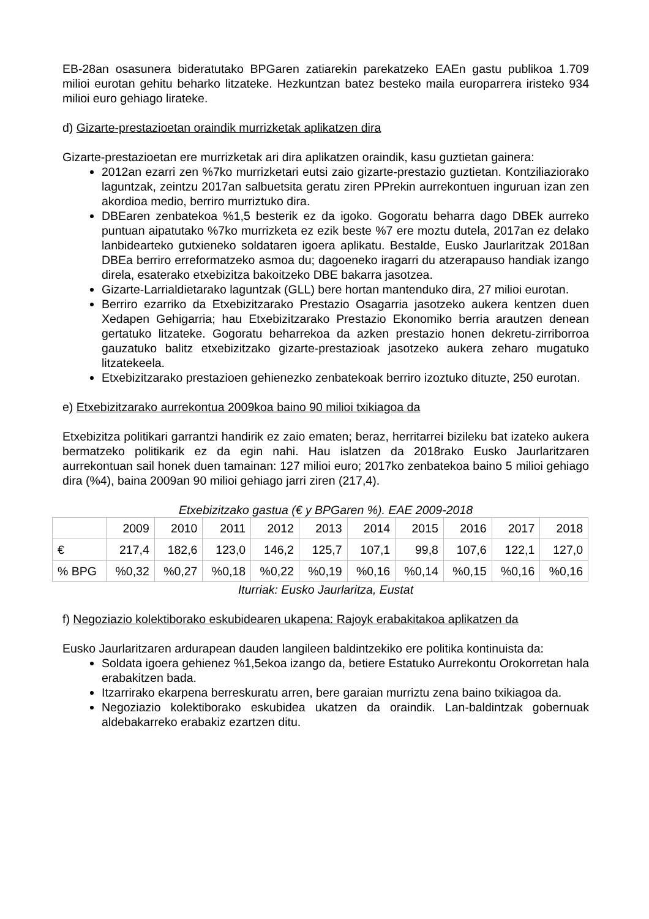EB-28an osasunera bideratutako BPGaren zatiarekin parekatzeko EAEn gastu publikoa 1.709 milioi eurotan gehitu beharko litzateke. Hezkuntzan batez besteko maila europarrera iristeko 934 milioi euro gehiago lirateke.
d) Gizarte-prestazioetan oraindik murrizketak aplikatzen dira
Gizarte-prestazioetan ere murrizketak ari dira aplikatzen oraindik, kasu guztietan gainera:
2012an ezarri zen %7ko murrizketari eutsi zaio gizarte-prestazio guztietan. Kontziliaziorako laguntzak, zeintzu 2017an salbuetsita geratu ziren PPrekin aurrekontuen inguruan izan zen akordioa medio, berriro murriztuko dira.
DBEaren zenbatekoa %1,5 besterik ez da igoko. Gogoratu beharra dago DBEk aurreko puntuan aipatutako %7ko murrizketa ez ezik beste %7 ere moztu dutela, 2017an ez delako lanbidearteko gutxieneko soldataren igoera aplikatu. Bestalde, Eusko Jaurlaritzak 2018an DBEa berriro erreformatzeko asmoa du; dagoeneko iragarri du atzerapauso handiak izango direla, esaterako etxebizitza bakoitzeko DBE bakarra jasotzea.
Gizarte-Larrialdietarako laguntzak (GLL) bere hortan mantenduko dira, 27 milioi eurotan.
Berriro ezarriko da Etxebizitzarako Prestazio Osagarria jasotzeko aukera kentzen duen Xedapen Gehigarria; hau Etxebizitzarako Prestazio Ekonomiko berria arautzen denean gertatuko litzateke. Gogoratu beharrekoa da azken prestazio honen dekretu-zirriborroa gauzatuko balitz etxebizitzako gizarte-prestazioak jasotzeko aukera zeharo mugatuko litzatekeela.
Etxebizitzarako prestazioen gehienezko zenbatekoak berriro izoztuko dituzte, 250 eurotan.
e) Etxebizitzarako aurrekontua 2009koa baino 90 milioi txikiagoa da
Etxebizitza politikari garrantzi handirik ez zaio ematen; beraz, herritarrei bizileku bat izateko aukera bermatzeko politikarik ez da egin nahi. Hau islatzen da 2018rako Eusko Jaurlaritzaren aurrekontuan sail honek duen tamainan: 127 milioi euro; 2017ko zenbatekoa baino 5 milioi gehiago dira (%4), baina 2009an 90 milioi gehiago jarri ziren (217,4).
Etxebizitzako gastua (€ y BPGaren %). EAE 2009-2018
| | 2009 | 2010 | 2011 | 2012 | 2013 | 2014 | 2015 | 2016 | 2017 | 2018 |
| € | 217,4 | 182,6 | 123,0 | 146,2 | 125,7 | 107,1 | 99,8 | 107,6 | 122,1 | 127,0 |
| % BPG | %0,32 | %0,27 | %0,18 | %0,22 | %0,19 | %0,16 | %0,14 | %0,15 | %0,16 | %0,16 |
Iturriak: Eusko Jaurlaritza, Eustat
f) Negoziazio kolektiborako eskubidearen ukapena: Rajoyk erabakitakoa aplikatzen da
Eusko Jaurlaritzaren ardurapean dauden langileen baldintzekiko ere politika kontinuista da:
Soldata igoera gehienez %1,5ekoa izango da, betiere Estatuko Aurrekontu Orokorretan hala erabakitzen bada.
Itzarrirako ekarpena berreskuratu arren, bere garaian murriztu zena baino txikiagoa da.
Negoziazio kolektiborako eskubidea ukatzen da oraindik. Lan-baldintzak gobernuak aldebakarreko erabakiz ezartzen ditu.